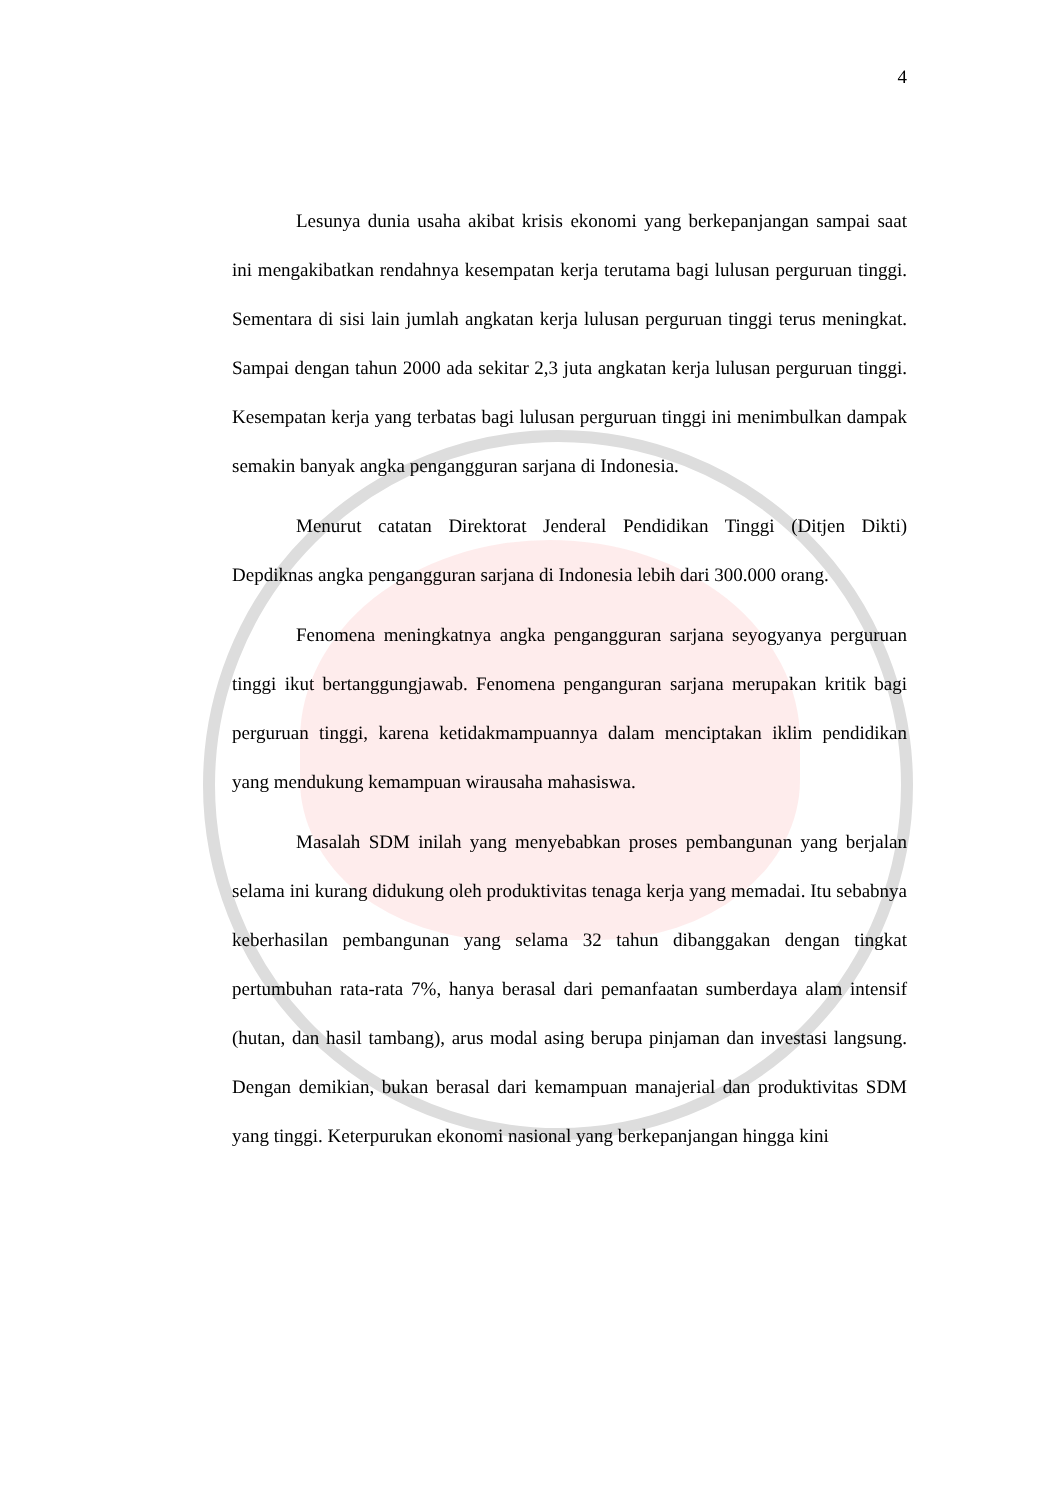4
Lesunya dunia usaha akibat krisis ekonomi yang berkepanjangan sampai saat ini mengakibatkan rendahnya kesempatan kerja terutama bagi lulusan perguruan tinggi. Sementara di sisi lain jumlah angkatan kerja lulusan perguruan tinggi terus meningkat. Sampai dengan tahun 2000 ada sekitar 2,3 juta angkatan kerja lulusan perguruan tinggi. Kesempatan kerja yang terbatas bagi lulusan perguruan tinggi ini menimbulkan dampak semakin banyak angka pengangguran sarjana di Indonesia.
Menurut catatan Direktorat Jenderal Pendidikan Tinggi (Ditjen Dikti) Depdiknas angka pengangguran sarjana di Indonesia lebih dari 300.000 orang.
Fenomena meningkatnya angka pengangguran sarjana seyogyanya perguruan tinggi ikut bertanggungjawab. Fenomena penganguran sarjana merupakan kritik bagi perguruan tinggi, karena ketidakmampuannya dalam menciptakan iklim pendidikan yang mendukung kemampuan wirausaha mahasiswa.
Masalah SDM inilah yang menyebabkan proses pembangunan yang berjalan selama ini kurang didukung oleh produktivitas tenaga kerja yang memadai. Itu sebabnya keberhasilan pembangunan yang selama 32 tahun dibanggakan dengan tingkat pertumbuhan rata-rata 7%, hanya berasal dari pemanfaatan sumberdaya alam intensif (hutan, dan hasil tambang), arus modal asing berupa pinjaman dan investasi langsung. Dengan demikian, bukan berasal dari kemampuan manajerial dan produktivitas SDM yang tinggi. Keterpurukan ekonomi nasional yang berkepanjangan hingga kini